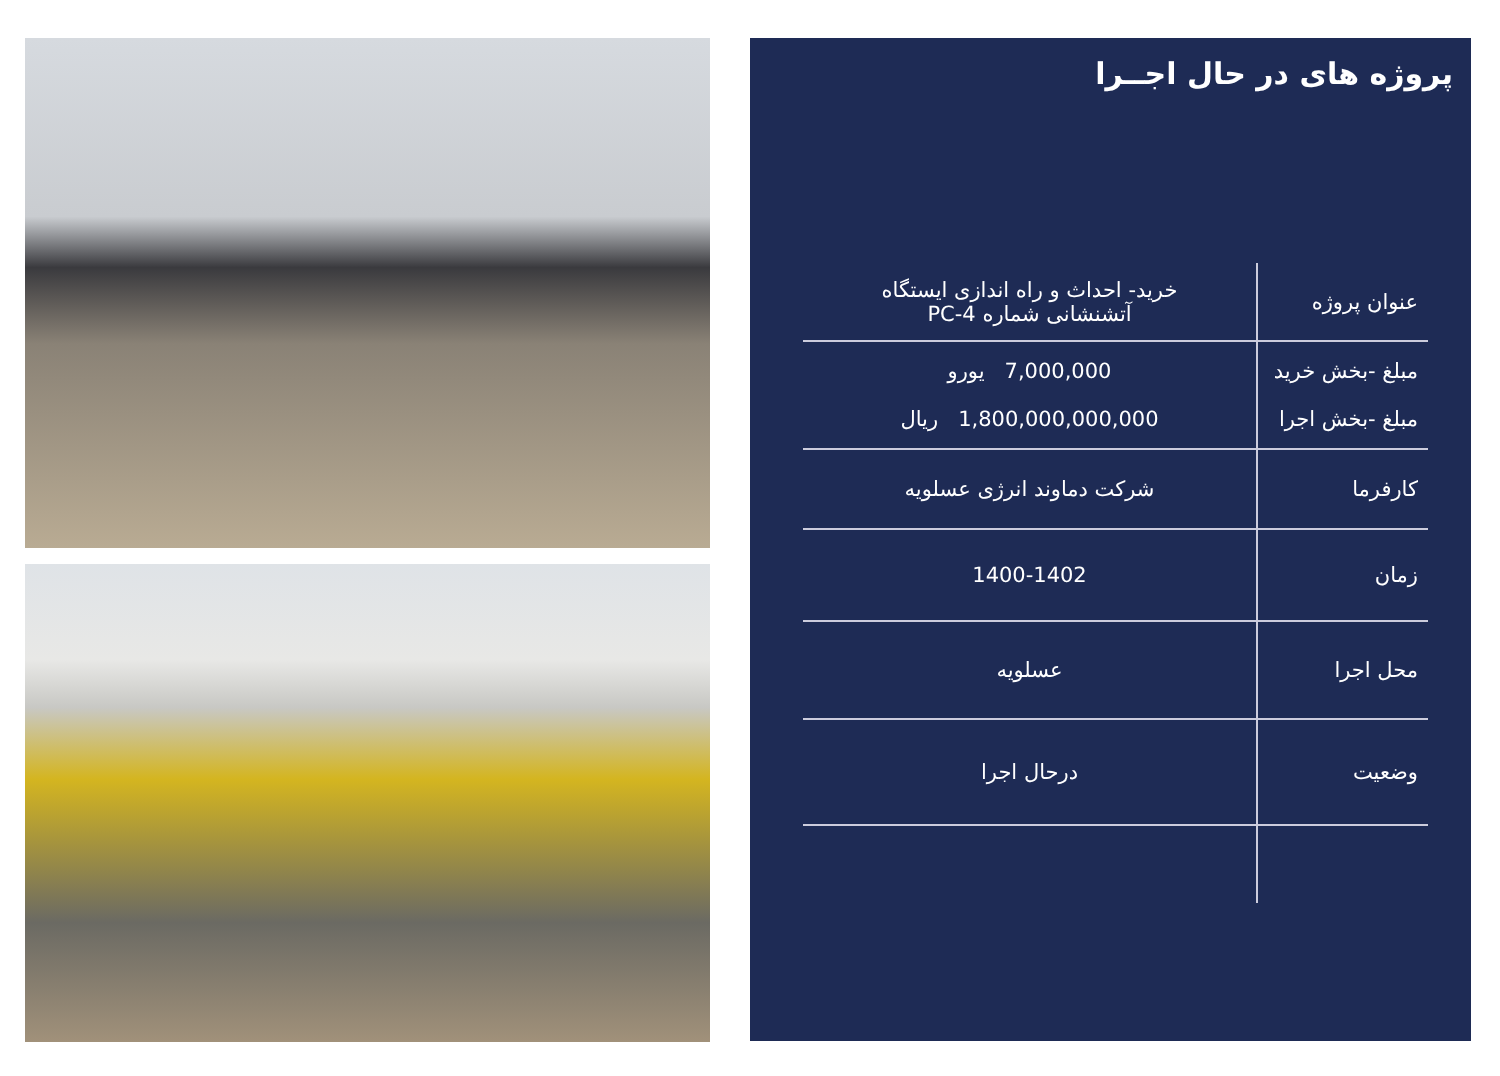پروژه های در حال اجــرا
| عنوان پروژه | خرید- احداث و راه اندازی ایستگاه آتشنشانی شماره PC-4 |
| مبلغ -بخش خرید مبلغ -بخش اجرا | 7,000,000 یورو 1,800,000,000,000 ریال |
| کارفرما | شرکت دماوند انرژی عسلویه |
| زمان | 1400-1402 |
| محل اجرا | عسلویه |
| وضعیت | درحال اجرا |